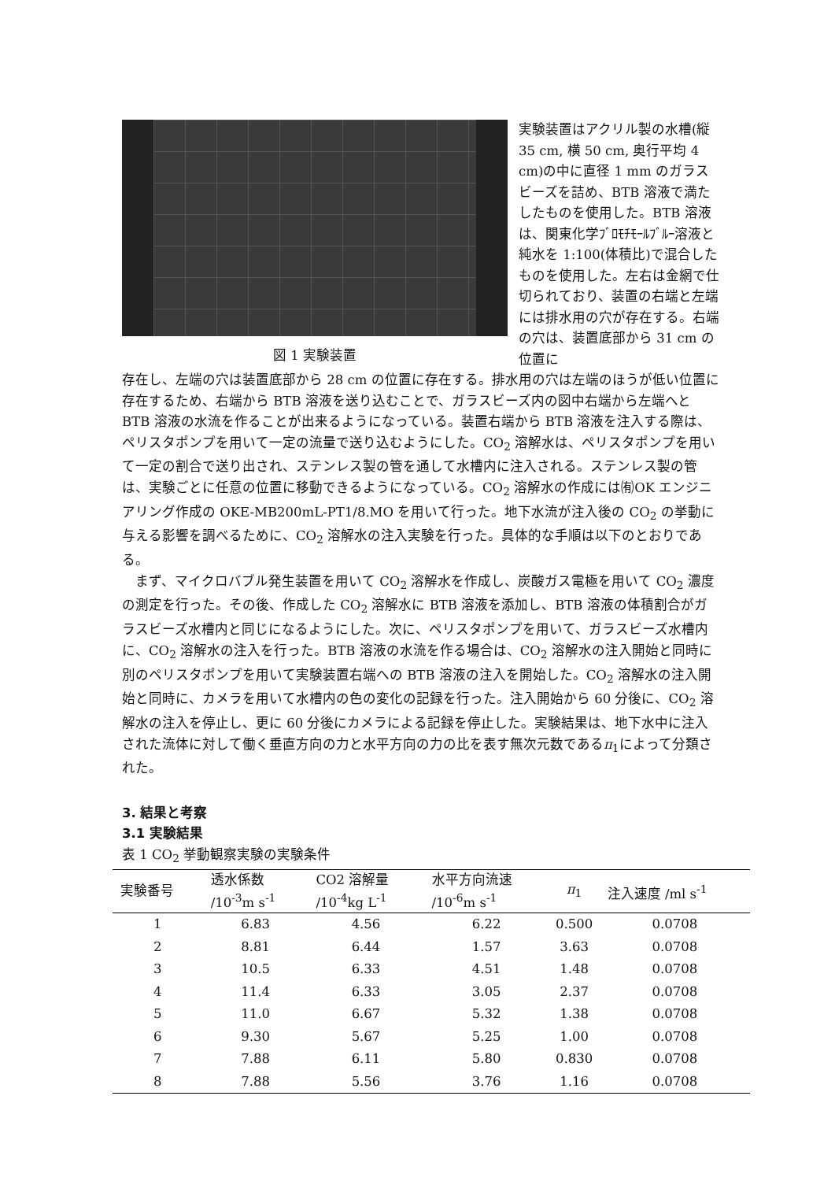図 1 実験装置
実験装置はアクリル製の水槽(縦 35 cm, 横 50 cm, 奥行平均 4 cm)の中に直径 1 mm のガラスビーズを詰め、BTB 溶液で満たしたものを使用した。BTB 溶液は、関東化学ﾌﾞﾛﾓﾁﾓｰﾙﾌﾞﾙｰ溶液と純水を 1:100(体積比)で混合したものを使用した。左右は金網で仕切られており、装置の右端と左端には排水用の穴が存在する。右端の穴は、装置底部から 31 cm の位置に
存在し、左端の穴は装置底部から 28 cm の位置に存在する。排水用の穴は左端のほうが低い位置に存在するため、右端から BTB 溶液を送り込むことで、ガラスビーズ内の図中右端から左端へと BTB 溶液の水流を作ることが出来るようになっている。装置右端から BTB 溶液を注入する際は、ペリスタポンプを用いて一定の流量で送り込むようにした。CO<sub>2</sub> 溶解水は、ペリスタポンプを用いて一定の割合で送り出され、ステンレス製の管を通して水槽内に注入される。ステンレス製の管は、実験ごとに任意の位置に移動できるようになっている。CO<sub>2</sub> 溶解水の作成には㈲OK エンジニアリング作成の OKE-MB200mL-PT1/8.MO を用いて行った。地下水流が注入後の CO<sub>2</sub> の挙動に与える影響を調べるために、CO<sub>2</sub> 溶解水の注入実験を行った。具体的な手順は以下のとおりである。
　まず、マイクロバブル発生装置を用いて CO<sub>2</sub> 溶解水を作成し、炭酸ガス電極を用いて CO<sub>2</sub> 濃度の測定を行った。その後、作成した CO<sub>2</sub> 溶解水に BTB 溶液を添加し、BTB 溶液の体積割合がガラスビーズ水槽内と同じになるようにした。次に、ペリスタポンプを用いて、ガラスビーズ水槽内に、CO<sub>2</sub> 溶解水の注入を行った。BTB 溶液の水流を作る場合は、CO<sub>2</sub> 溶解水の注入開始と同時に別のペリスタポンプを用いて実験装置右端への BTB 溶液の注入を開始した。CO<sub>2</sub> 溶解水の注入開始と同時に、カメラを用いて水槽内の色の変化の記録を行った。注入開始から 60 分後に、CO<sub>2</sub> 溶解水の注入を停止し、更に 60 分後にカメラによる記録を停止した。実験結果は、地下水中に注入された流体に対して働く垂直方向の力と水平方向の力の比を表す無次元数であるπ<sub>1</sub>によって分類された。
3. 結果と考察
3.1 実験結果
表 1 CO<sub>2</sub> 挙動観察実験の実験条件
| 実験番号 | 透水係数 /10<sup>-3</sup>m s<sup>-1</sup> | CO2 溶解量 /10<sup>-4</sup>kg L<sup>-1</sup> | 水平方向流速 /10<sup>-6</sup>m s<sup>-1</sup> | π<sub>1</sub> | 注入速度 /ml s<sup>-1</sup> |
| --- | --- | --- | --- | --- | --- |
| 1 | 6.83 | 4.56 | 6.22 | 0.500 | 0.0708 |
| 2 | 8.81 | 6.44 | 1.57 | 3.63 | 0.0708 |
| 3 | 10.5 | 6.33 | 4.51 | 1.48 | 0.0708 |
| 4 | 11.4 | 6.33 | 3.05 | 2.37 | 0.0708 |
| 5 | 11.0 | 6.67 | 5.32 | 1.38 | 0.0708 |
| 6 | 9.30 | 5.67 | 5.25 | 1.00 | 0.0708 |
| 7 | 7.88 | 6.11 | 5.80 | 0.830 | 0.0708 |
| 8 | 7.88 | 5.56 | 3.76 | 1.16 | 0.0708 |